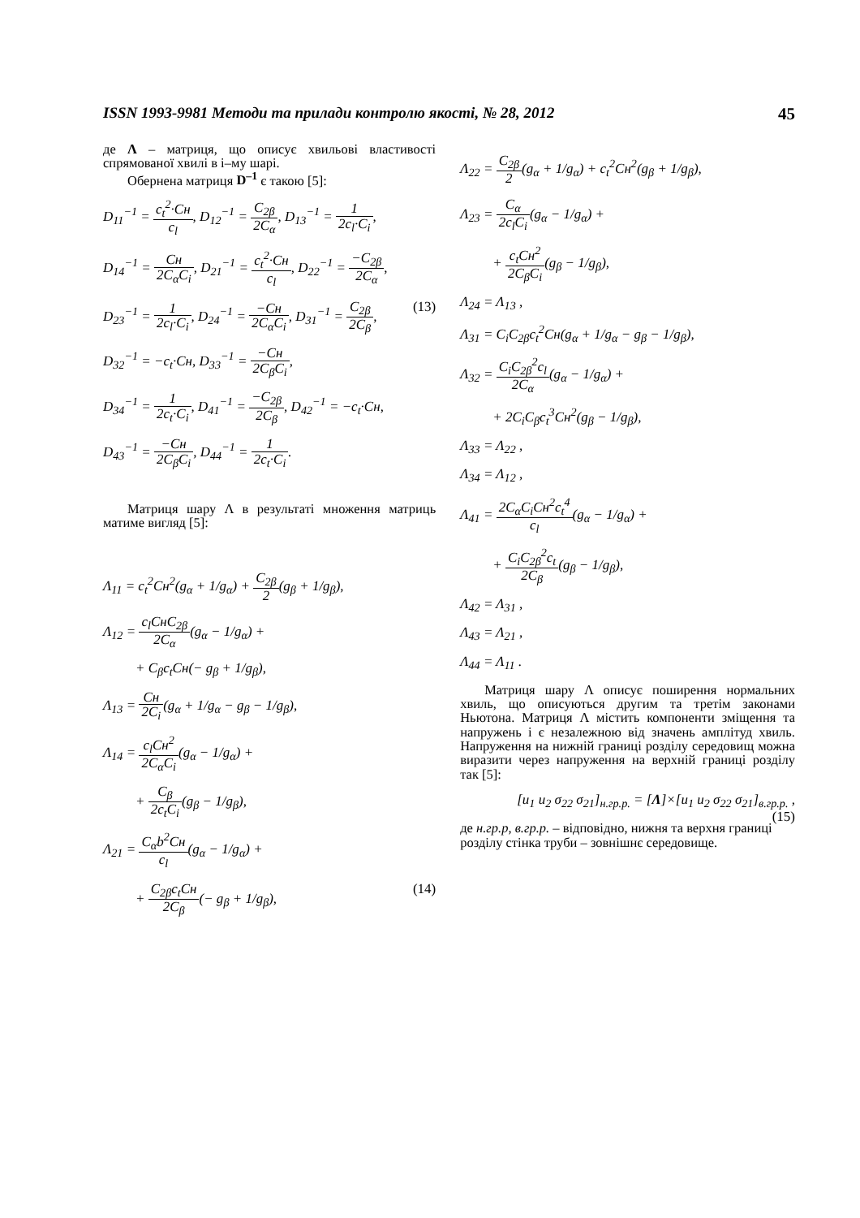ISSN 1993-9981 Методи та прилади контролю якості, № 28, 2012 45
де Λ – матриця, що описує хвильові властивості спрямованої хвилі в і–му шарі.
Обернена матриця D<sup>–1</sup> є такою [5]:
D<sub>11</sub><sup>−1</sup> = c<sub>t</sub><sup>2</sup>·Cн c<sub>l</sub>, D<sub>12</sub><sup>−1</sup> = C<sub>2β</sub> 2C<sub>α</sub>, D<sub>13</sub><sup>−1</sup> = 1 2c<sub>l</sub>·C<sub>i</sub>,
D<sub>14</sub><sup>−1</sup> = Cн 2C<sub>α</sub>C<sub>i</sub>, D<sub>21</sub><sup>−1</sup> = c<sub>t</sub><sup>2</sup>·Cн c<sub>l</sub>, D<sub>22</sub><sup>−1</sup> = −C<sub>2β</sub> 2C<sub>α</sub>,
D<sub>23</sub><sup>−1</sup> = 1 2c<sub>l</sub>·C<sub>i</sub>, D<sub>24</sub><sup>−1</sup> = −Cн 2C<sub>α</sub>C<sub>i</sub>, D<sub>31</sub><sup>−1</sup> = C<sub>2β</sub> 2C<sub>β</sub>, (13)
D<sub>32</sub><sup>−1</sup> = −c<sub>t</sub>·Cн, D<sub>33</sub><sup>−1</sup> = −Cн 2C<sub>β</sub>C<sub>i</sub>,
D<sub>34</sub><sup>−1</sup> = 1 2c<sub>t</sub>·C<sub>i</sub>, D<sub>41</sub><sup>−1</sup> = −C<sub>2β</sub> 2C<sub>β</sub>, D<sub>42</sub><sup>−1</sup> = −c<sub>t</sub>·Cн,
D<sub>43</sub><sup>−1</sup> = −Cн 2C<sub>β</sub>C<sub>i</sub>, D<sub>44</sub><sup>−1</sup> = 1 2c<sub>t</sub>·C<sub>i</sub>.
Матриця шару Λ в результаті множення матриць матиме вигляд [5]:
Λ<sub>11</sub> = c<sub>t</sub><sup>2</sup>Cн<sup>2</sup>(g<sub>α</sub> + 1/g<sub>α</sub>) + C<sub>2β</sub> 2(g<sub>β</sub> + 1/g<sub>β</sub>),
Λ<sub>12</sub> = c<sub>l</sub>CнC<sub>2β</sub> 2C<sub>α</sub>(g<sub>α</sub> − 1/g<sub>α</sub>) +
+ C<sub>β</sub>c<sub>t</sub>Cн(− g<sub>β</sub> + 1/g<sub>β</sub>),
Λ<sub>13</sub> = Cн 2C<sub>i</sub>(g<sub>α</sub> + 1/g<sub>α</sub> − g<sub>β</sub> − 1/g<sub>β</sub>),
Λ<sub>14</sub> = c<sub>l</sub>Cн<sup>2</sup> 2C<sub>α</sub>C<sub>i</sub>(g<sub>α</sub> − 1/g<sub>α</sub>) +
+ C<sub>β</sub> 2c<sub>t</sub>C<sub>i</sub>(g<sub>β</sub> − 1/g<sub>β</sub>),
Λ<sub>21</sub> = C<sub>α</sub>b<sup>2</sup>Cн c<sub>l</sub>(g<sub>α</sub> − 1/g<sub>α</sub>) +
+ C<sub>2β</sub>c<sub>t</sub>Cн 2C<sub>β</sub>(− g<sub>β</sub> + 1/g<sub>β</sub>), (14)
Λ<sub>22</sub> = C<sub>2β</sub> 2(g<sub>α</sub> + 1/g<sub>α</sub>) + c<sub>t</sub><sup>2</sup>Cн<sup>2</sup>(g<sub>β</sub> + 1/g<sub>β</sub>),
Λ<sub>23</sub> = C<sub>α</sub> 2c<sub>l</sub>C<sub>i</sub>(g<sub>α</sub> − 1/g<sub>α</sub>) +
+ c<sub>t</sub>Cн<sup>2</sup> 2C<sub>β</sub>C<sub>i</sub>(g<sub>β</sub> − 1/g<sub>β</sub>),
Λ<sub>24</sub> = Λ<sub>13</sub> ,
Λ<sub>31</sub> = C<sub>i</sub>C<sub>2β</sub>c<sub>t</sub><sup>2</sup>Cн(g<sub>α</sub> + 1/g<sub>α</sub> − g<sub>β</sub> − 1/g<sub>β</sub>),
Λ<sub>32</sub> = C<sub>i</sub>C<sub>2β</sub><sup>2</sup>c<sub>l</sub> 2C<sub>α</sub>(g<sub>α</sub> − 1/g<sub>α</sub>) +
+ 2C<sub>i</sub>C<sub>β</sub>c<sub>t</sub><sup>3</sup>Cн<sup>2</sup>(g<sub>β</sub> − 1/g<sub>β</sub>),
Λ<sub>33</sub> = Λ<sub>22</sub> ,
Λ<sub>34</sub> = Λ<sub>12</sub> ,
Λ<sub>41</sub> = 2C<sub>α</sub>C<sub>i</sub>Cн<sup>2</sup>c<sub>t</sub><sup>4</sup> c<sub>l</sub>(g<sub>α</sub> − 1/g<sub>α</sub>) +
+ C<sub>i</sub>C<sub>2β</sub><sup>2</sup>c<sub>t</sub> 2C<sub>β</sub>(g<sub>β</sub> − 1/g<sub>β</sub>),
Λ<sub>42</sub> = Λ<sub>31</sub> ,
Λ<sub>43</sub> = Λ<sub>21</sub> ,
Λ<sub>44</sub> = Λ<sub>11</sub> .
Матриця шару Λ описує поширення нормальних хвиль, що описуються другим та третім законами Ньютона. Матриця Λ містить компоненти зміщення та напружень і є незалежною від значень амплітуд хвиль. Напруження на нижній границі розділу середовищ можна виразити через напруження на верхній границі розділу так [5]:
[u<sub>1</sub> u<sub>2</sub> σ<sub>22</sub> σ<sub>21</sub>]<sub>н.гр.р.</sub> = [Λ]×[u<sub>1</sub> u<sub>2</sub> σ<sub>22</sub> σ<sub>21</sub>]<sub>в.гр.р.</sub> , (15)
де н.гр.р, в.гр.р. – відповідно, нижня та верхня границі розділу стінка труби – зовнішнє середовище.